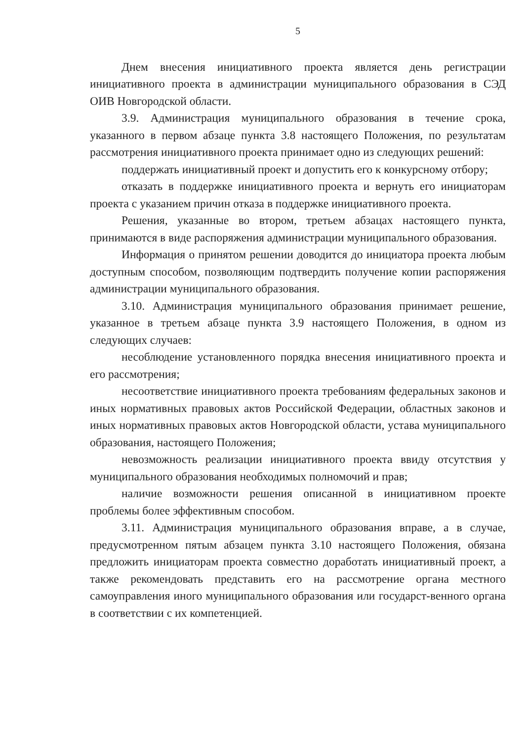5
Днем внесения инициативного проекта является день регистрации инициативного проекта в администрации муниципального образования в СЭД ОИВ Новгородской области.
3.9. Администрация муниципального образования в течение срока, указанного в первом абзаце пункта 3.8 настоящего Положения, по результатам рассмотрения инициативного проекта принимает одно из следующих решений:
поддержать инициативный проект и допустить его к конкурсному отбору;
отказать в поддержке инициативного проекта и вернуть его инициаторам проекта с указанием причин отказа в поддержке инициативного проекта.
Решения, указанные во втором, третьем абзацах настоящего пункта, принимаются в виде распоряжения администрации муниципального образования.
Информация о принятом решении доводится до инициатора проекта любым доступным способом, позволяющим подтвердить получение копии распоряжения администрации муниципального образования.
3.10. Администрация муниципального образования принимает решение, указанное в третьем абзаце пункта 3.9 настоящего Положения, в одном из следующих случаев:
несоблюдение установленного порядка внесения инициативного проекта и его рассмотрения;
несоответствие инициативного проекта требованиям федеральных законов и иных нормативных правовых актов Российской Федерации, областных законов и иных нормативных правовых актов Новгородской области, устава муниципального образования, настоящего Положения;
невозможность реализации инициативного проекта ввиду отсутствия у муниципального образования необходимых полномочий и прав;
наличие возможности решения описанной в инициативном проекте проблемы более эффективным способом.
3.11. Администрация муниципального образования вправе, а в случае, предусмотренном пятым абзацем пункта 3.10 настоящего Положения, обязана предложить инициаторам проекта совместно доработать инициативный проект, а также рекомендовать представить его на рассмотрение органа местного самоуправления иного муниципального образования или государст-венного органа в соответствии с их компетенцией.